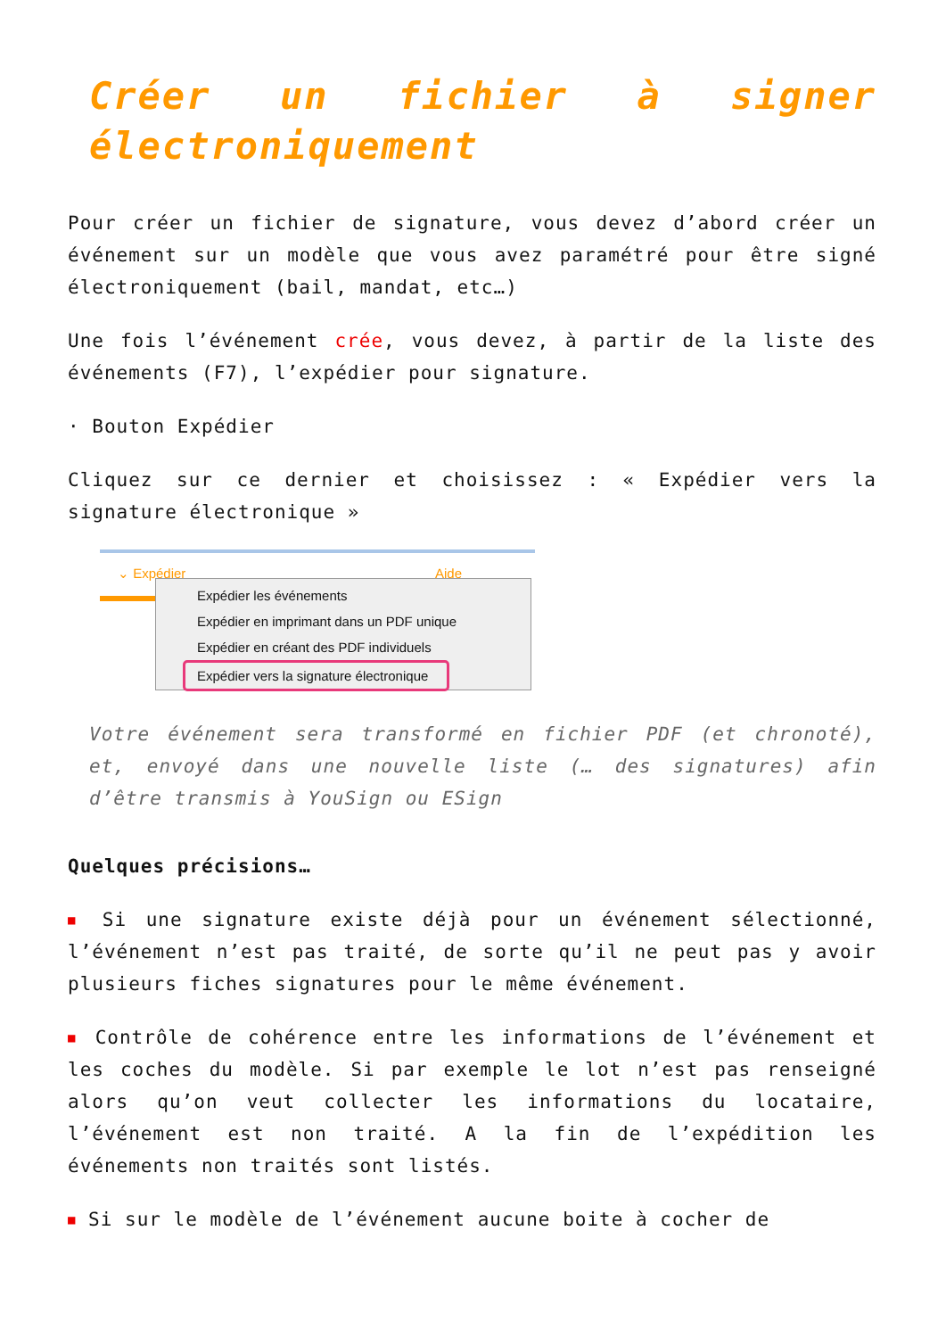Créer un fichier à signer électroniquement
Pour créer un fichier de signature, vous devez d’abord créer un événement sur un modèle que vous avez paramétré pour être signé électroniquement (bail, mandat, etc…)
Une fois l’événement crée, vous devez, à partir de la liste des événements (F7), l’expédier pour signature.
· Bouton Expédier
Cliquez sur ce dernier et choisissez : « Expédier vers la signature électronique »
⌄ Expédier Aide
Expédier les événements
Expédier en imprimant dans un PDF unique
Expédier en créant des PDF individuels
Expédier vers la signature électronique
Votre événement sera transformé en fichier PDF (et chronoté), et, envoyé dans une nouvelle liste (… des signatures) afin d’être transmis à YouSign ou ESign
Quelques précisions…
■ Si une signature existe déjà pour un événement sélectionné, l’événement n’est pas traité, de sorte qu’il ne peut pas y avoir plusieurs fiches signatures pour le même événement.
■ Contrôle de cohérence entre les informations de l’événement et les coches du modèle. Si par exemple le lot n’est pas renseigné alors qu’on veut collecter les informations du locataire, l’événement est non traité. A la fin de l’expédition les événements non traités sont listés.
■ Si sur le modèle de l’événement aucune boite à cocher de